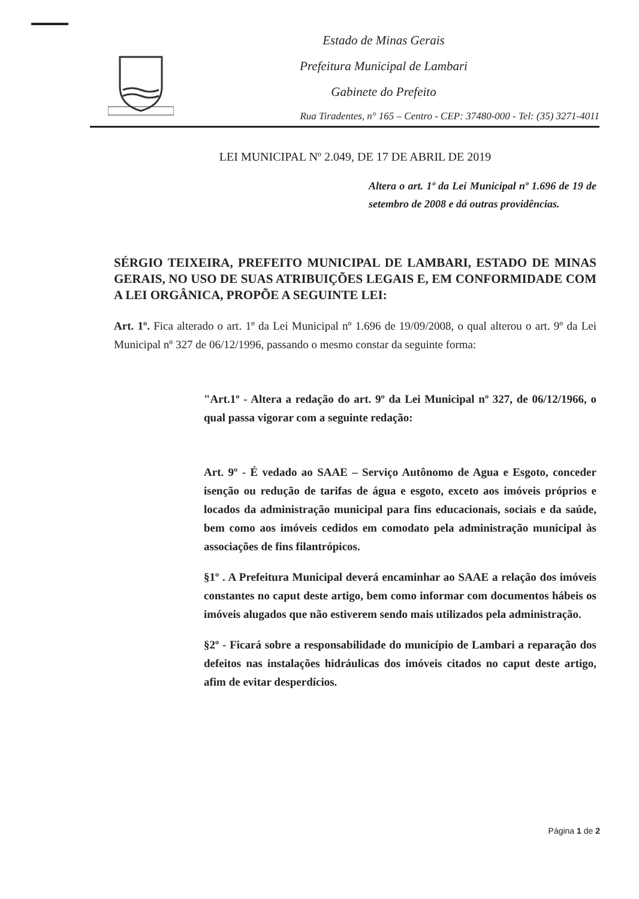Estado de Minas Gerais
Prefeitura Municipal de Lambari
Gabinete do Prefeito
Rua Tiradentes, n° 165 – Centro - CEP: 37480-000 - Tel: (35) 3271-4011
LEI MUNICIPAL Nº 2.049, DE 17 DE ABRIL DE 2019
Altera o art. 1º da Lei Municipal nº 1.696 de 19 de setembro de 2008 e dá outras providências.
SÉRGIO TEIXEIRA, PREFEITO MUNICIPAL DE LAMBARI, ESTADO DE MINAS GERAIS, NO USO DE SUAS ATRIBUIÇÕES LEGAIS E, EM CONFORMIDADE COM A LEI ORGÂNICA, PROPÕE A SEGUINTE LEI:
Art. 1º. Fica alterado o art. 1º da Lei Municipal nº 1.696 de 19/09/2008, o qual alterou o art. 9º da Lei Municipal nº 327 de 06/12/1996, passando o mesmo constar da seguinte forma:
"Art.1º - Altera a redação do art. 9º da Lei Municipal nº 327, de 06/12/1966, o qual passa vigorar com a seguinte redação:
Art. 9º - É vedado ao SAAE – Serviço Autônomo de Agua e Esgoto, conceder isenção ou redução de tarifas de água e esgoto, exceto aos imóveis próprios e locados da administração municipal para fins educacionais, sociais e da saúde, bem como aos imóveis cedidos em comodato pela administração municipal às associações de fins filantrópicos.
§1º . A Prefeitura Municipal deverá encaminhar ao SAAE a relação dos imóveis constantes no caput deste artigo, bem como informar com documentos hábeis os imóveis alugados que não estiverem sendo mais utilizados pela administração.
§2º - Ficará sobre a responsabilidade do município de Lambari a reparação dos defeitos nas instalações hidráulicas dos imóveis citados no caput deste artigo, afim de evitar desperdícios.
Página 1 de 2